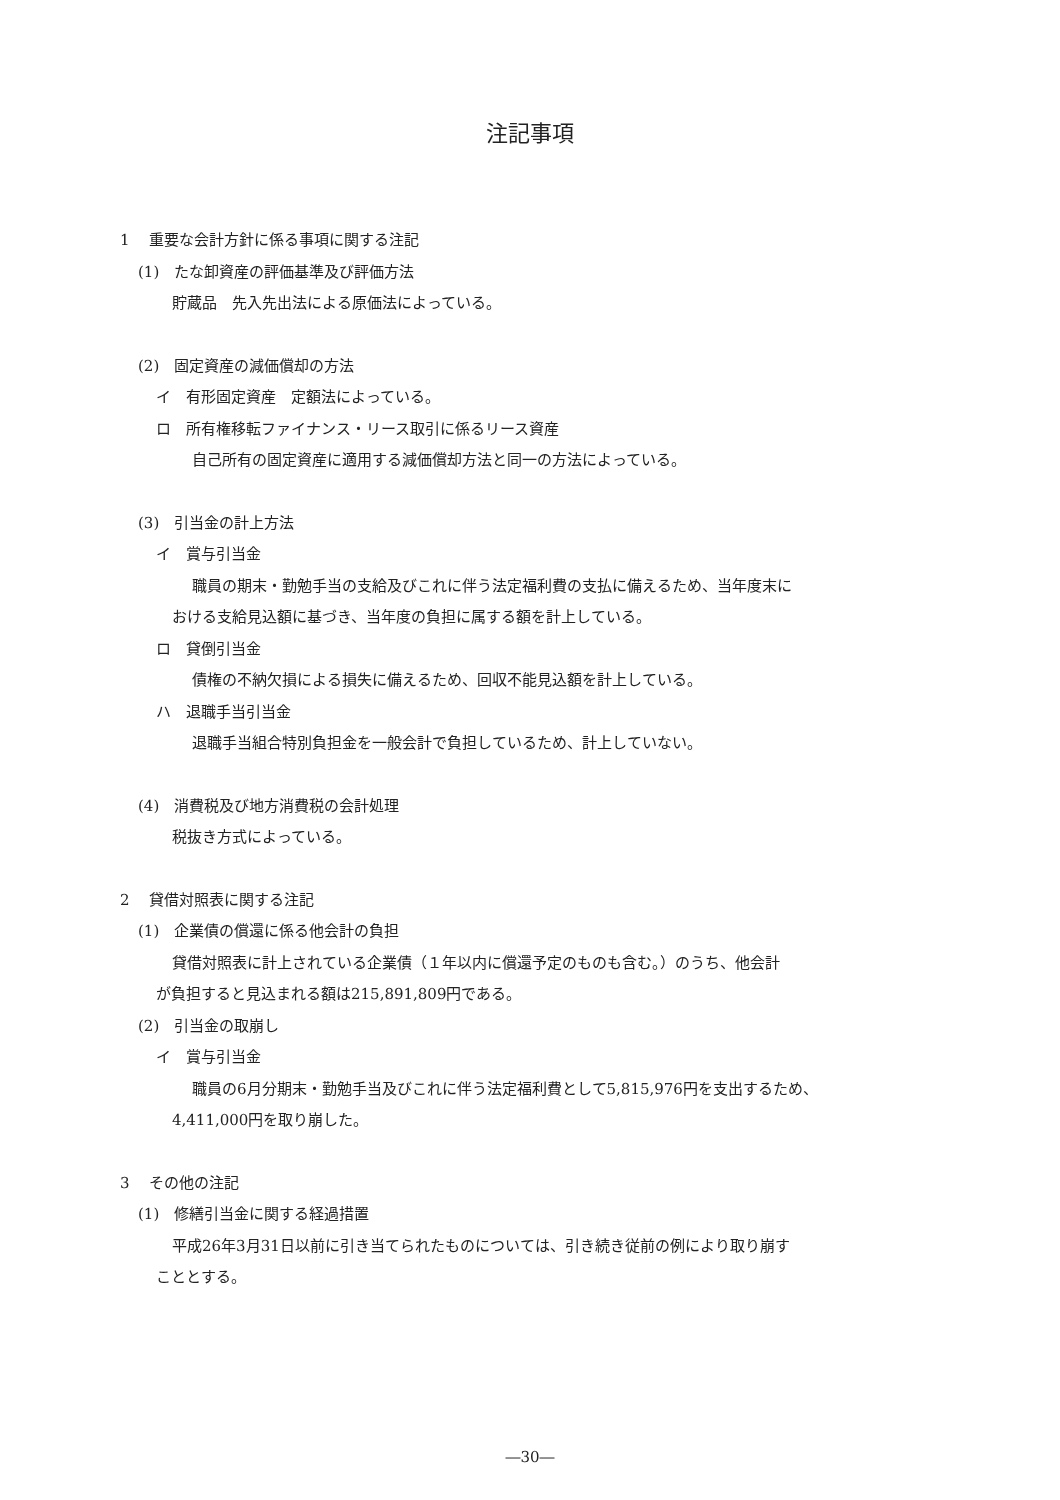注記事項
1　 重要な会計方針に係る事項に関する注記
(1)　たな卸資産の評価基準及び評価方法
貯蔵品　先入先出法による原価法によっている。
(2)　固定資産の減価償却の方法
イ　有形固定資産　定額法によっている。
ロ　所有権移転ファイナンス・リース取引に係るリース資産
自己所有の固定資産に適用する減価償却方法と同一の方法によっている。
(3)　引当金の計上方法
イ　賞与引当金
職員の期末・勤勉手当の支給及びこれに伴う法定福利費の支払に備えるため、当年度末に
おける支給見込額に基づき、当年度の負担に属する額を計上している。
ロ　貸倒引当金
債権の不納欠損による損失に備えるため、回収不能見込額を計上している。
ハ　退職手当引当金
退職手当組合特別負担金を一般会計で負担しているため、計上していない。
(4)　消費税及び地方消費税の会計処理
税抜き方式によっている。
2　 貸借対照表に関する注記
(1)　企業債の償還に係る他会計の負担
貸借対照表に計上されている企業債（１年以内に償還予定のものも含む。）のうち、他会計
が負担すると見込まれる額は215,891,809円である。
(2)　引当金の取崩し
イ　賞与引当金
職員の6月分期末・勤勉手当及びこれに伴う法定福利費として5,815,976円を支出するため、
4,411,000円を取り崩した。
3　 その他の注記
(1)　修繕引当金に関する経過措置
平成26年3月31日以前に引き当てられたものについては、引き続き従前の例により取り崩す
こととする。
―30―